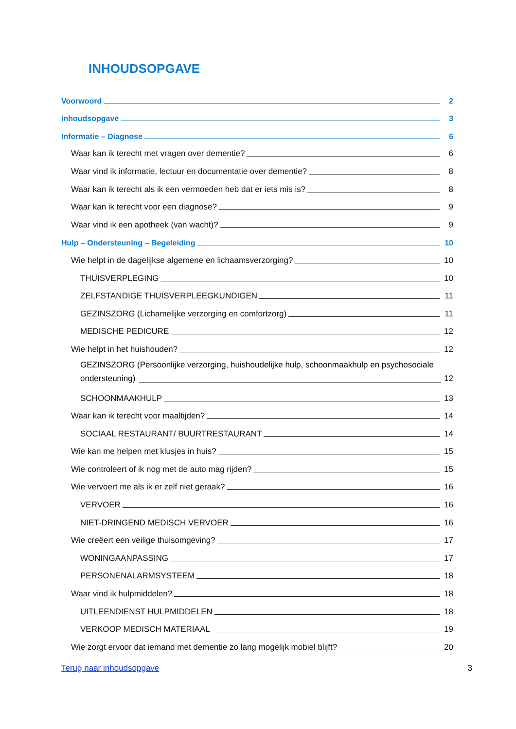INHOUDSOPGAVE
Voorwoord 2
Inhoudsopgave 3
Informatie – Diagnose 6
Waar kan ik terecht met vragen over dementie? 6
Waar vind ik informatie, lectuur en documentatie over dementie? 8
Waar kan ik terecht als ik een vermoeden heb dat er iets mis is? 8
Waar kan ik terecht voor een diagnose? 9
Waar vind ik een apotheek (van wacht)? 9
Hulp – Ondersteuning – Begeleiding 10
Wie helpt in de dagelijkse algemene en lichaamsverzorging? 10
THUISVERPLEGING 10
ZELFSTANDIGE THUISVERPLEEGKUNDIGEN 11
GEZINSZORG (Lichamelijke verzorging en comfortzorg) 11
MEDISCHE PEDICURE 12
Wie helpt in het huishouden? 12
GEZINSZORG (Persoonlijke verzorging, huishoudelijke hulp, schoonmaakhulp en psychosociale
ondersteuning) 12
SCHOONMAAKHULP 13
Waar kan ik terecht voor maaltijden? 14
SOCIAAL RESTAURANT/ BUURTRESTAURANT 14
Wie kan me helpen met klusjes in huis? 15
Wie controleert of ik nog met de auto mag rijden? 15
Wie vervoert me als ik er zelf niet geraak? 16
VERVOER 16
NIET-DRINGEND MEDISCH VERVOER 16
Wie creëert een veilige thuisomgeving? 17
WONINGAANPASSING 17
PERSONENALARMSYSTEEM 18
Waar vind ik hulpmiddelen? 18
UITLEENDIENST HULPMIDDELEN 18
VERKOOP MEDISCH MATERIAAL 19
Wie zorgt ervoor dat iemand met dementie zo lang mogelijk mobiel blijft? 20
Terug naar inhoudsopgave 3